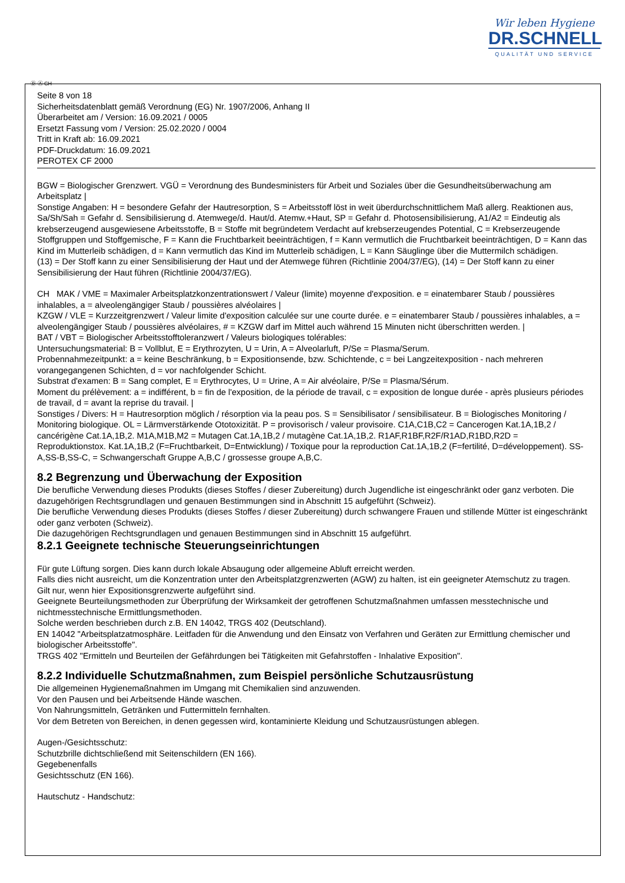Wir leben Hygiene
DR.SCHNELL
QUALITÄT UND SERVICE
Ⓓ Ⓐ CH
Seite 8 von 18
Sicherheitsdatenblatt gemäß Verordnung (EG) Nr. 1907/2006, Anhang II
Überarbeitet am / Version: 16.09.2021 / 0005
Ersetzt Fassung vom / Version: 25.02.2020 / 0004
Tritt in Kraft ab: 16.09.2021
PDF-Druckdatum: 16.09.2021
PEROTEX CF 2000
BGW = Biologischer Grenzwert. VGÜ = Verordnung des Bundesministers für Arbeit und Soziales über die Gesundheitsüberwachung am Arbeitsplatz |
Sonstige Angaben: H = besondere Gefahr der Hautresorption, S = Arbeitsstoff löst in weit überdurchschnittlichem Maß allerg. Reaktionen aus, Sa/Sh/Sah = Gefahr d. Sensibilisierung d. Atemwege/d. Haut/d. Atemw.+Haut, SP = Gefahr d. Photosensibilisierung, A1/A2 = Eindeutig als krebserzeugend ausgewiesene Arbeitsstoffe, B = Stoffe mit begründetem Verdacht auf krebserzeugendes Potential, C = Krebserzeugende Stoffgruppen und Stoffgemische, F = Kann die Fruchtbarkeit beeinträchtigen, f = Kann vermutlich die Fruchtbarkeit beeinträchtigen, D = Kann das Kind im Mutterleib schädigen, d = Kann vermutlich das Kind im Mutterleib schädigen, L = Kann Säuglinge über die Muttermilch schädigen.
(13) = Der Stoff kann zu einer Sensibilisierung der Haut und der Atemwege führen (Richtlinie 2004/37/EG), (14) = Der Stoff kann zu einer Sensibilisierung der Haut führen (Richtlinie 2004/37/EG).
CH MAK / VME = Maximaler Arbeitsplatzkonzentrationswert / Valeur (limite) moyenne d'exposition. e = einatembarer Staub / poussières inhalables, a = alveolengängiger Staub / poussières alvéolaires |
KZGW / VLE = Kurzzeitgrenzwert / Valeur limite d'exposition calculée sur une courte durée. e = einatembarer Staub / poussières inhalables, a = alveolengängiger Staub / poussières alvéolaires, # = KZGW darf im Mittel auch während 15 Minuten nicht überschritten werden. |
BAT / VBT = Biologischer Arbeitsstofftoleranzwert / Valeurs biologiques tolérables:
Untersuchungsmaterial: B = Vollblut, E = Erythrozyten, U = Urin, A = Alveolarluft, P/Se = Plasma/Serum.
Probennahmezeitpunkt: a = keine Beschränkung, b = Expositionsende, bzw. Schichtende, c = bei Langzeitexposition - nach mehreren vorangegangenen Schichten, d = vor nachfolgender Schicht.
Substrat d'examen: B = Sang complet, E = Erythrocytes, U = Urine, A = Air alvéolaire, P/Se = Plasma/Sérum.
Moment du prélèvement: a = indifférent, b = fin de l'exposition, de la période de travail, c = exposition de longue durée - après plusieurs périodes de travail, d = avant la reprise du travail. |
Sonstiges / Divers: H = Hautresorption möglich / résorption via la peau pos. S = Sensibilisator / sensibilisateur. B = Biologisches Monitoring / Monitoring biologique. OL = Lärmverstärkende Ototoxizität. P = provisorisch / valeur provisoire. C1A,C1B,C2 = Cancerogen Kat.1A,1B,2 / cancérigène Cat.1A,1B,2. M1A,M1B,M2 = Mutagen Cat.1A,1B,2 / mutagène Cat.1A,1B,2. R1AF,R1BF,R2F/R1AD,R1BD,R2D = Reproduktionstox. Kat.1A,1B,2 (F=Fruchtbarkeit, D=Entwicklung) / Toxique pour la reproduction Cat.1A,1B,2 (F=fertilité, D=développement). SS-A,SS-B,SS-C, = Schwangerschaft Gruppe A,B,C / grossesse groupe A,B,C.
8.2 Begrenzung und Überwachung der Exposition
Die berufliche Verwendung dieses Produkts (dieses Stoffes / dieser Zubereitung) durch Jugendliche ist eingeschränkt oder ganz verboten. Die dazugehörigen Rechtsgrundlagen und genauen Bestimmungen sind in Abschnitt 15 aufgeführt (Schweiz).
Die berufliche Verwendung dieses Produkts (dieses Stoffes / dieser Zubereitung) durch schwangere Frauen und stillende Mütter ist eingeschränkt oder ganz verboten (Schweiz).
Die dazugehörigen Rechtsgrundlagen und genauen Bestimmungen sind in Abschnitt 15 aufgeführt.
8.2.1 Geeignete technische Steuerungseinrichtungen
Für gute Lüftung sorgen. Dies kann durch lokale Absaugung oder allgemeine Abluft erreicht werden.
Falls dies nicht ausreicht, um die Konzentration unter den Arbeitsplatzgrenzwerten (AGW) zu halten, ist ein geeigneter Atemschutz zu tragen.
Gilt nur, wenn hier Expositionsgrenzwerte aufgeführt sind.
Geeignete Beurteilungsmethoden zur Überprüfung der Wirksamkeit der getroffenen Schutzmaßnahmen umfassen messtechnische und nichtmesstechnische Ermittlungsmethoden.
Solche werden beschrieben durch z.B. EN 14042, TRGS 402 (Deutschland).
EN 14042 "Arbeitsplatzatmosphäre. Leitfaden für die Anwendung und den Einsatz von Verfahren und Geräten zur Ermittlung chemischer und biologischer Arbeitsstoffe".
TRGS 402 "Ermitteln und Beurteilen der Gefährdungen bei Tätigkeiten mit Gefahrstoffen - Inhalative Exposition".
8.2.2 Individuelle Schutzmaßnahmen, zum Beispiel persönliche Schutzausrüstung
Die allgemeinen Hygienemaßnahmen im Umgang mit Chemikalien sind anzuwenden.
Vor den Pausen und bei Arbeitsende Hände waschen.
Von Nahrungsmitteln, Getränken und Futtermitteln fernhalten.
Vor dem Betreten von Bereichen, in denen gegessen wird, kontaminierte Kleidung und Schutzausrüstungen ablegen.
Augen-/Gesichtsschutz:
Schutzbrille dichtschließend mit Seitenschildern (EN 166).
Gegebenenfalls
Gesichtsschutz (EN 166).
Hautschutz - Handschutz: